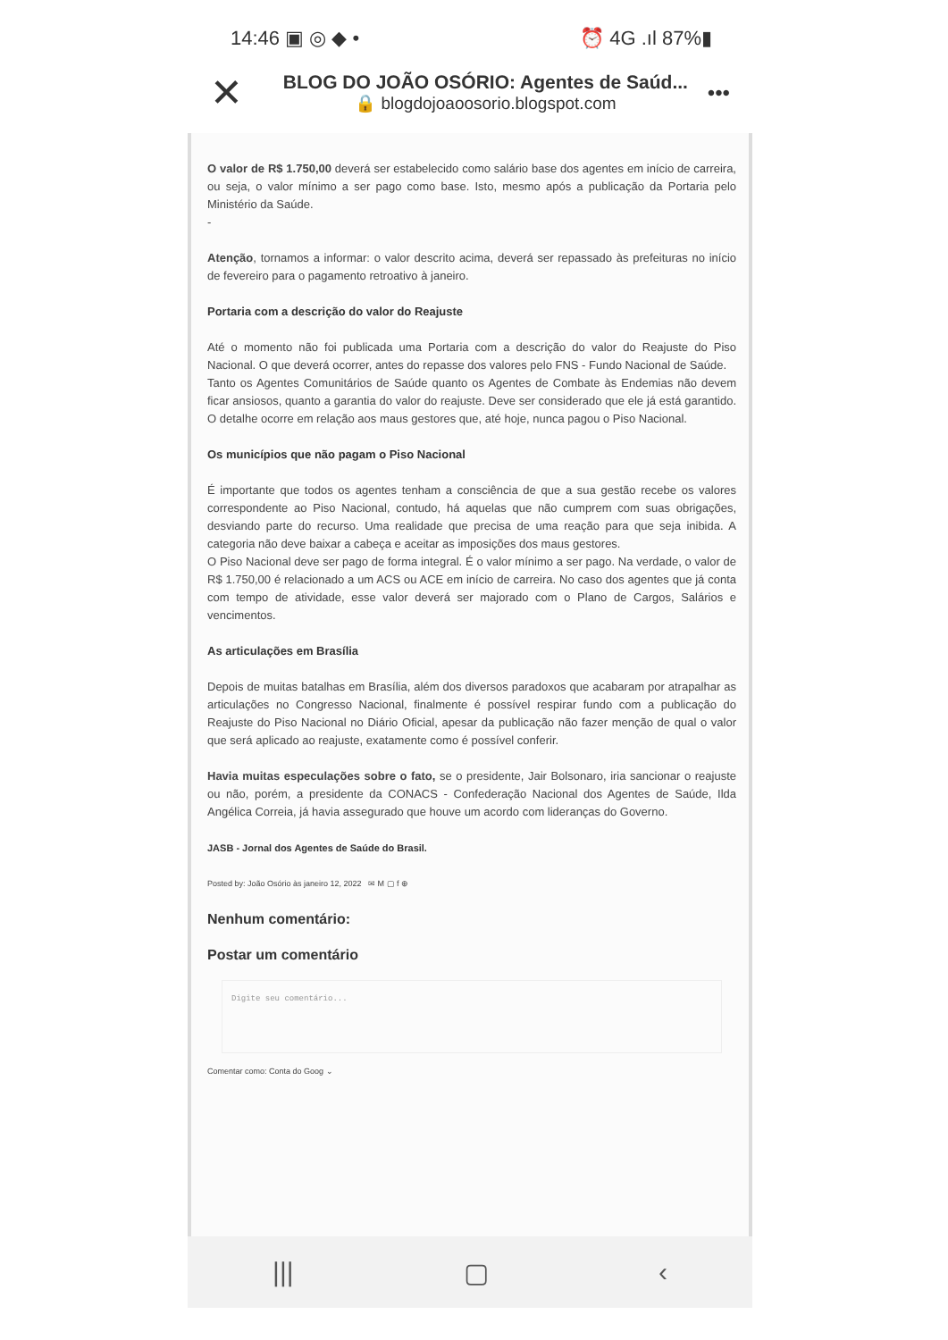14:46 ▣ ◎ ◆ • ⏰ 4G .ıl 87%▮
✕
BLOG DO JOÃO OSÓRIO: Agentes de Saúd...
🔒 blogdojoaoosorio.blogspot.com
•••
O valor de R$ 1.750,00 deverá ser estabelecido como salário base dos agentes em início de carreira, ou seja, o valor mínimo a ser pago como base. Isto, mesmo após a publicação da Portaria pelo Ministério da Saúde.
-
Atenção, tornamos a informar: o valor descrito acima, deverá ser repassado às prefeituras no início de fevereiro para o pagamento retroativo à janeiro.
Portaria com a descrição do valor do Reajuste
Até o momento não foi publicada uma Portaria com a descrição do valor do Reajuste do Piso Nacional. O que deverá ocorrer, antes do repasse dos valores pelo FNS - Fundo Nacional de Saúde.
Tanto os Agentes Comunitários de Saúde quanto os Agentes de Combate às Endemias não devem ficar ansiosos, quanto a garantia do valor do reajuste. Deve ser considerado que ele já está garantido. O detalhe ocorre em relação aos maus gestores que, até hoje, nunca pagou o Piso Nacional.
Os municípios que não pagam o Piso Nacional
É importante que todos os agentes tenham a consciência de que a sua gestão recebe os valores correspondente ao Piso Nacional, contudo, há aquelas que não cumprem com suas obrigações, desviando parte do recurso. Uma realidade que precisa de uma reação para que seja inibida. A categoria não deve baixar a cabeça e aceitar as imposições dos maus gestores.
O Piso Nacional deve ser pago de forma integral. É o valor mínimo a ser pago. Na verdade, o valor de R$ 1.750,00 é relacionado a um ACS ou ACE em início de carreira. No caso dos agentes que já conta com tempo de atividade, esse valor deverá ser majorado com o Plano de Cargos, Salários e vencimentos.
As articulações em Brasília
Depois de muitas batalhas em Brasília, além dos diversos paradoxos que acabaram por atrapalhar as articulações no Congresso Nacional, finalmente é possível respirar fundo com a publicação do Reajuste do Piso Nacional no Diário Oficial, apesar da publicação não fazer menção de qual o valor que será aplicado ao reajuste, exatamente como é possível conferir.
Havia muitas especulações sobre o fato, se o presidente, Jair Bolsonaro, iria sancionar o reajuste ou não, porém, a presidente da CONACS - Confederação Nacional dos Agentes de Saúde, Ilda Angélica Correia, já havia assegurado que houve um acordo com lideranças do Governo.
JASB - Jornal dos Agentes de Saúde do Brasil.
Posted by: João Osório às janeiro 12, 2022 ✉ M ▢ f ⊕
Nenhum comentário:
Postar um comentário
Digite seu comentário...
Comentar como: Conta do Goog ⌄
||| ▢ ‹